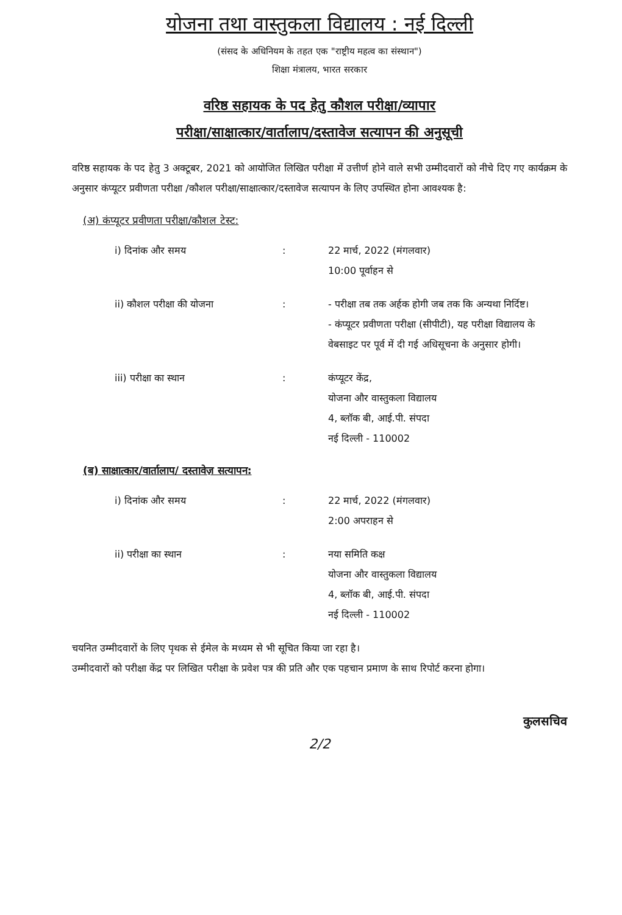योजना तथा वास्तुकला विद्यालय : नई दिल्ली
(संसद के अधिनियम के तहत एक "राष्ट्रीय महत्व का संस्थान")
शिक्षा मंत्रालय, भारत सरकार
वरिष्ठ सहायक के पद हेतु कौशल परीक्षा/व्यापार
परीक्षा/साक्षात्कार/वार्तालाप/दस्तावेज सत्यापन की अनुसूची
वरिष्ठ सहायक के पद हेतु 3 अक्टूबर, 2021 को आयोजित लिखित परीक्षा में उत्तीर्ण होने वाले सभी उम्मीदवारों को नीचे दिए गए कार्यक्रम के अनुसार कंप्यूटर प्रवीणता परीक्षा /कौशल परीक्षा/साक्षात्कार/दस्तावेज सत्यापन के लिए उपस्थित होना आवश्यक है:
(अ) कंप्यूटर प्रवीणता परीक्षा/कौशल टेस्ट:
i) दिनांक और समय : 22 मार्च, 2022 (मंगलवार)
10:00 पूर्वाहन से
ii) कौशल परीक्षा की योजना : - परीक्षा तब तक अर्हक होगी जब तक कि अन्यथा निर्दिष्ट।
- कंप्यूटर प्रवीणता परीक्षा (सीपीटी), यह परीक्षा विद्यालय के वेबसाइट पर पूर्व में दी गई अधिसूचना के अनुसार होगी।
iii) परीक्षा का स्थान : कंप्यूटर केंद्र,
योजना और वास्तुकला विद्यालय
4, ब्लॉक बी, आई.पी. संपदा
नई दिल्ली - 110002
(ब) साक्षात्कार/वार्तालाप/ दस्तावेज़ सत्यापन:
i) दिनांक और समय : 22 मार्च, 2022 (मंगलवार)
2:00 अपराहन से
ii) परीक्षा का स्थान : नया समिति कक्ष
योजना और वास्तुकला विद्यालय
4, ब्लॉक बी, आई.पी. संपदा
नई दिल्ली - 110002
चयनित उम्मीदवारों के लिए पृथक से ईमेल के मध्यम से भी सूचित किया जा रहा है।
उम्मीदवारों को परीक्षा केंद्र पर लिखित परीक्षा के प्रवेश पत्र की प्रति और एक पहचान प्रमाण के साथ रिपोर्ट करना होगा।
कुलसचिव
2/2